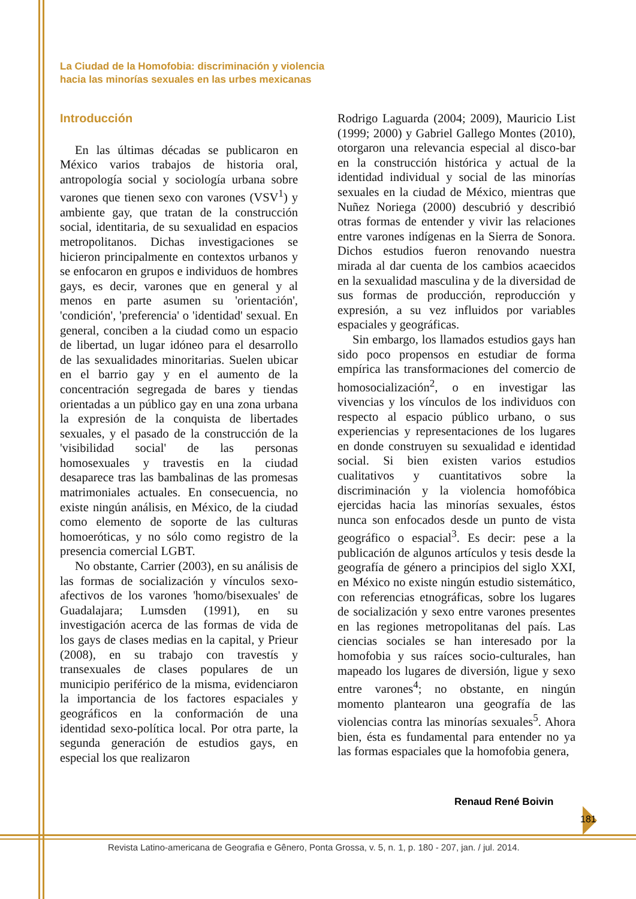La Ciudad de la Homofobia: discriminación y violencia
hacia las minorías sexuales en las urbes mexicanas
Introducción
En las últimas décadas se publicaron en México varios trabajos de historia oral, antropología social y sociología urbana sobre varones que tienen sexo con varones (VSV<sup>1</sup>) y ambiente gay, que tratan de la construcción social, identitaria, de su sexualidad en espacios metropolitanos. Dichas investigaciones se hicieron principalmente en contextos urbanos y se enfocaron en grupos e individuos de hombres gays, es decir, varones que en general y al menos en parte asumen su 'orientación', 'condición', 'preferencia' o 'identidad' sexual. En general, conciben a la ciudad como un espacio de libertad, un lugar idóneo para el desarrollo de las sexualidades minoritarias. Suelen ubicar en el barrio gay y en el aumento de la concentración segregada de bares y tiendas orientadas a un público gay en una zona urbana la expresión de la conquista de libertades sexuales, y el pasado de la construcción de la 'visibilidad social' de las personas homosexuales y travestis en la ciudad desaparece tras las bambalinas de las promesas matrimoniales actuales. En consecuencia, no existe ningún análisis, en México, de la ciudad como elemento de soporte de las culturas homoeróticas, y no sólo como registro de la presencia comercial LGBT.
No obstante, Carrier (2003), en su análisis de las formas de socialización y vínculos sexo-afectivos de los varones 'homo/bisexuales' de Guadalajara; Lumsden (1991), en su investigación acerca de las formas de vida de los gays de clases medias en la capital, y Prieur (2008), en su trabajo con travestís y transexuales de clases populares de un municipio periférico de la misma, evidenciaron la importancia de los factores espaciales y geográficos en la conformación de una identidad sexo-política local. Por otra parte, la segunda generación de estudios gays, en especial los que realizaron
Rodrigo Laguarda (2004; 2009), Mauricio List (1999; 2000) y Gabriel Gallego Montes (2010), otorgaron una relevancia especial al disco-bar en la construcción histórica y actual de la identidad individual y social de las minorías sexuales en la ciudad de México, mientras que Nuñez Noriega (2000) descubrió y describió otras formas de entender y vivir las relaciones entre varones indígenas en la Sierra de Sonora. Dichos estudios fueron renovando nuestra mirada al dar cuenta de los cambios acaecidos en la sexualidad masculina y de la diversidad de sus formas de producción, reproducción y expresión, a su vez influidos por variables espaciales y geográficas.
Sin embargo, los llamados estudios gays han sido poco propensos en estudiar de forma empírica las transformaciones del comercio de homosocialización<sup>2</sup>, o en investigar las vivencias y los vínculos de los individuos con respecto al espacio público urbano, o sus experiencias y representaciones de los lugares en donde construyen su sexualidad e identidad social. Si bien existen varios estudios cualitativos y cuantitativos sobre la discriminación y la violencia homofóbica ejercidas hacia las minorías sexuales, éstos nunca son enfocados desde un punto de vista geográfico o espacial<sup>3</sup>. Es decir: pese a la publicación de algunos artículos y tesis desde la geografía de género a principios del siglo XXI, en México no existe ningún estudio sistemático, con referencias etnográficas, sobre los lugares de socialización y sexo entre varones presentes en las regiones metropolitanas del país. Las ciencias sociales se han interesado por la homofobia y sus raíces socio-culturales, han mapeado los lugares de diversión, ligue y sexo entre varones<sup>4</sup>; no obstante, en ningún momento plantearon una geografía de las violencias contra las minorías sexuales<sup>5</sup>. Ahora bien, ésta es fundamental para entender no ya las formas espaciales que la homofobia genera,
Renaud René Boivin
181
Revista Latino-americana de Geografia e Gênero, Ponta Grossa, v. 5, n. 1, p. 180 - 207, jan. / jul. 2014.